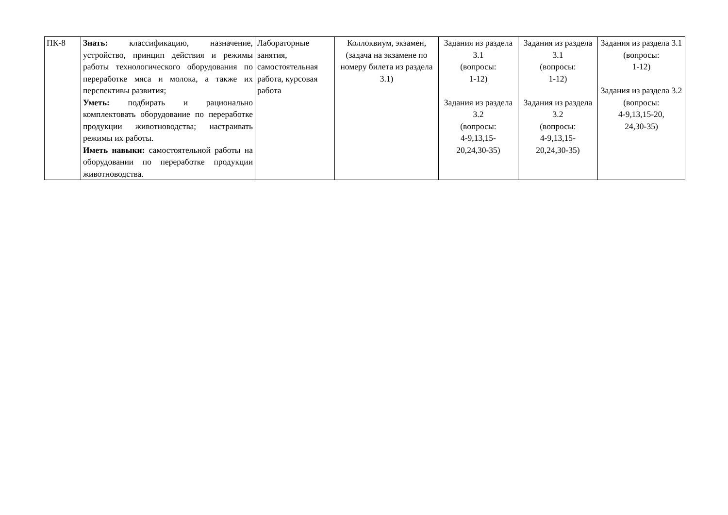| ПК-8 | Знать: классификацию, назначение, устройство, принцип действия и режимы работы технологического оборудования по переработке мяса и молока, а также их перспективы развития; Уметь: подбирать и рационально комплектовать оборудование по переработке продукции животноводства; настраивать режимы их работы. Иметь навыки: самостоятельной работы на оборудовании по переработке продукции животноводства. | Лабораторные занятия, самостоятельная работа, курсовая работа | Коллоквиум, экзамен, (задача на экзамене по номеру билета из раздела 3.1) | Задания из раздела 3.1 (вопросы: 1-12) Задания из раздела 3.2 (вопросы: 4-9,13,15- 20,24,30-35) | Задания из раздела 3.1 (вопросы: 1-12) Задания из раздела 3.2 (вопросы: 4-9,13,15- 20,24,30-35) | Задания из раздела 3.1 (вопросы: 1-12) Задания из раздела 3.2 (вопросы: 4-9,13,15-20, 24,30-35) |